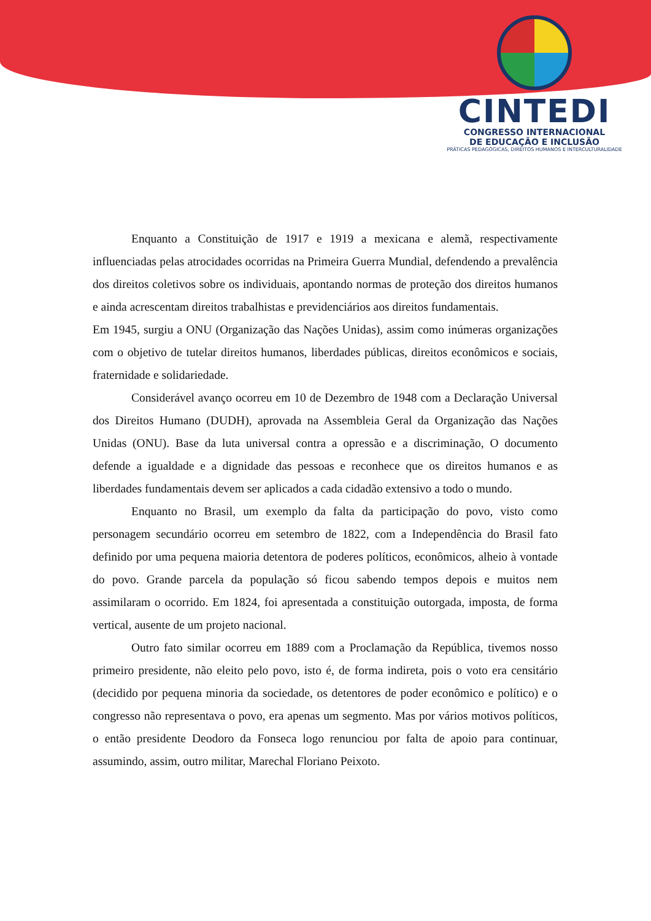CINTEDI
CONGRESSO INTERNACIONAL
DE EDUCAÇÃO E INCLUSÃO
PRÁTICAS PEDAGÓGICAS, DIREITOS HUMANOS E INTERCULTURALIDADE
Enquanto a Constituição de 1917 e 1919 a mexicana e alemã, respectivamente influenciadas pelas atrocidades ocorridas na Primeira Guerra Mundial, defendendo a prevalência dos direitos coletivos sobre os individuais, apontando normas de proteção dos direitos humanos e ainda acrescentam direitos trabalhistas e previdenciários aos direitos fundamentais.
Em 1945, surgiu a ONU (Organização das Nações Unidas), assim como inúmeras organizações com o objetivo de tutelar direitos humanos, liberdades públicas, direitos econômicos e sociais, fraternidade e solidariedade.
Considerável avanço ocorreu em 10 de Dezembro de 1948 com a Declaração Universal dos Direitos Humano (DUDH), aprovada na Assembleia Geral da Organização das Nações Unidas (ONU). Base da luta universal contra a opressão e a discriminação, O documento defende a igualdade e a dignidade das pessoas e reconhece que os direitos humanos e as liberdades fundamentais devem ser aplicados a cada cidadão extensivo a todo o mundo.
Enquanto no Brasil, um exemplo da falta da participação do povo, visto como personagem secundário ocorreu em setembro de 1822, com a Independência do Brasil fato definido por uma pequena maioria detentora de poderes políticos, econômicos, alheio à vontade do povo. Grande parcela da população só ficou sabendo tempos depois e muitos nem assimilaram o ocorrido. Em 1824, foi apresentada a constituição outorgada, imposta, de forma vertical, ausente de um projeto nacional.
Outro fato similar ocorreu em 1889 com a Proclamação da República, tivemos nosso primeiro presidente, não eleito pelo povo, isto é, de forma indireta, pois o voto era censitário (decidido por pequena minoria da sociedade, os detentores de poder econômico e político) e o congresso não representava o povo, era apenas um segmento. Mas por vários motivos políticos, o então presidente Deodoro da Fonseca logo renunciou por falta de apoio para continuar, assumindo, assim, outro militar, Marechal Floriano Peixoto.